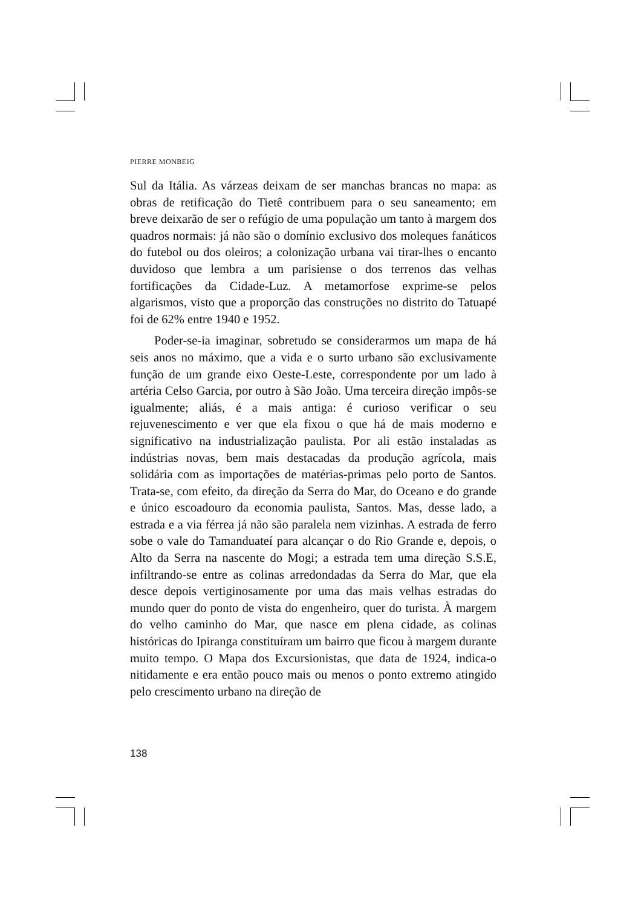PIERRE MONBEIG
Sul da Itália. As várzeas deixam de ser manchas brancas no mapa: as obras de retificação do Tietê contribuem para o seu saneamento; em breve deixarão de ser o refúgio de uma população um tanto à margem dos quadros normais: já não são o domínio exclusivo dos moleques fanáticos do futebol ou dos oleiros; a colonização urbana vai tirar-lhes o encanto duvidoso que lembra a um parisiense o dos terrenos das velhas fortificações da Cidade-Luz. A metamorfose exprime-se pelos algarismos, visto que a proporção das construções no distrito do Tatuapé foi de 62% entre 1940 e 1952.
Poder-se-ia imaginar, sobretudo se considerarmos um mapa de há seis anos no máximo, que a vida e o surto urbano são exclusivamente função de um grande eixo Oeste-Leste, correspondente por um lado à artéria Celso Garcia, por outro à São João. Uma terceira direção impôs-se igualmente; aliás, é a mais antiga: é curioso verificar o seu rejuvenescimento e ver que ela fixou o que há de mais moderno e significativo na industrialização paulista. Por ali estão instaladas as indústrias novas, bem mais destacadas da produção agrícola, mais solidária com as importações de matérias-primas pelo porto de Santos. Trata-se, com efeito, da direção da Serra do Mar, do Oceano e do grande e único escoadouro da economia paulista, Santos. Mas, desse lado, a estrada e a via férrea já não são paralela nem vizinhas. A estrada de ferro sobe o vale do Tamanduateí para alcançar o do Rio Grande e, depois, o Alto da Serra na nascente do Mogi; a estrada tem uma direção S.S.E, infiltrando-se entre as colinas arredondadas da Serra do Mar, que ela desce depois vertiginosamente por uma das mais velhas estradas do mundo quer do ponto de vista do engenheiro, quer do turista. À margem do velho caminho do Mar, que nasce em plena cidade, as colinas históricas do Ipiranga constituíram um bairro que ficou à margem durante muito tempo. O Mapa dos Excursionistas, que data de 1924, indica-o nitidamente e era então pouco mais ou menos o ponto extremo atingido pelo crescimento urbano na direção de
138